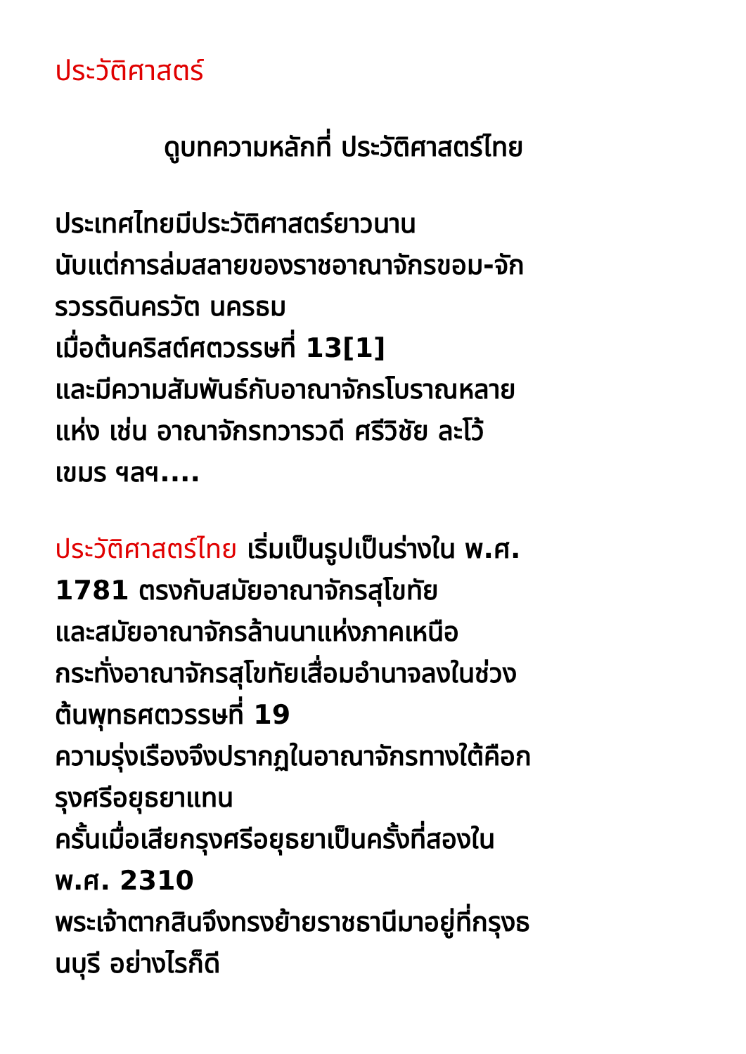ประวัติศาสตร์
ดูบทความหลักที่ ประวัติศาสตร์ไทย
ประเทศไทยมีประวัติศาสตร์ยาวนาน
นับแต่การล่มสลายของราชอาณาจักรขอม-จัก
รวรรดินครวัต นครธม
เมื่อต้นคริสต์ศตวรรษที่ 13[1]
และมีความสัมพันธ์กับอาณาจักรโบราณหลาย
แห่ง เช่น อาณาจักรทวารวดี ศรีวิชัย ละโว้
เขมร ฯลฯ....
ประวัติศาสตร์ไทย เริ่มเป็นรูปเป็นร่างใน พ.ศ.
1781 ตรงกับสมัยอาณาจักรสุโขทัย
และสมัยอาณาจักรล้านนาแห่งภาคเหนือ
กระทั่งอาณาจักรสุโขทัยเสื่อมอำนาจลงในช่วง
ต้นพุทธศตวรรษที่ 19
ความรุ่งเรืองจึงปรากฏในอาณาจักรทางใต้คือก
รุงศรีอยุธยาแทน
ครั้นเมื่อเสียกรุงศรีอยุธยาเป็นครั้งที่สองใน
พ.ศ. 2310
พระเจ้าตากสินจึงทรงย้ายราชธานีมาอยู่ที่กรุงธ
นบุรี อย่างไรก็ดี